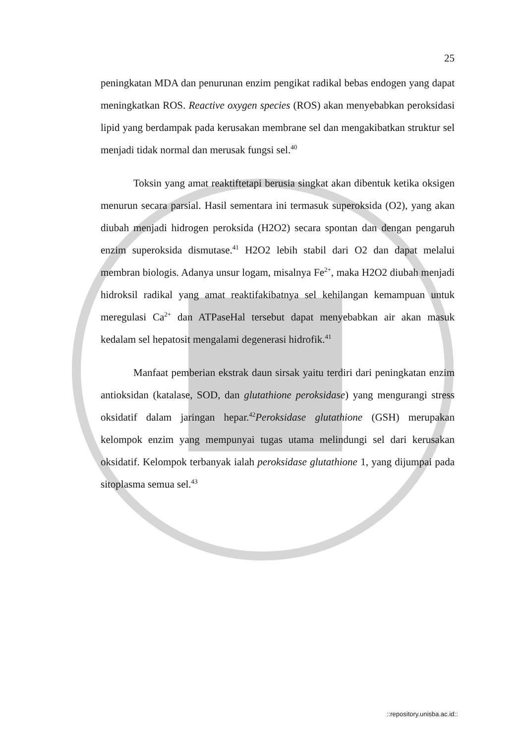25
peningkatan MDA dan penurunan enzim pengikat radikal bebas endogen yang dapat meningkatkan ROS. Reactive oxygen species (ROS) akan menyebabkan peroksidasi lipid yang berdampak pada kerusakan membrane sel dan mengakibatkan struktur sel menjadi tidak normal dan merusak fungsi sel.<sup>40</sup>
Toksin yang amat reaktiftetapi berusia singkat akan dibentuk ketika oksigen menurun secara parsial. Hasil sementara ini termasuk superoksida (O2), yang akan diubah menjadi hidrogen peroksida (H2O2) secara spontan dan dengan pengaruh enzim superoksida dismutase.<sup>41</sup> H2O2 lebih stabil dari O2 dan dapat melalui membran biologis. Adanya unsur logam, misalnya Fe<sup>2+</sup>, maka H2O2 diubah menjadi hidroksil radikal yang amat reaktifakibatnya sel kehilangan kemampuan untuk meregulasi Ca<sup>2+</sup> dan ATPaseHal tersebut dapat menyebabkan air akan masuk kedalam sel hepatosit mengalami degenerasi hidrofik.<sup>41</sup>
Manfaat pemberian ekstrak daun sirsak yaitu terdiri dari peningkatan enzim antioksidan (katalase, SOD, dan glutathione peroksidase) yang mengurangi stress oksidatif dalam jaringan hepar.<sup>42</sup>Peroksidase glutathione (GSH) merupakan kelompok enzim yang mempunyai tugas utama melindungi sel dari kerusakan oksidatif. Kelompok terbanyak ialah peroksidase glutathione 1, yang dijumpai pada sitoplasma semua sel.<sup>43</sup>
::repository.unisba.ac.id::